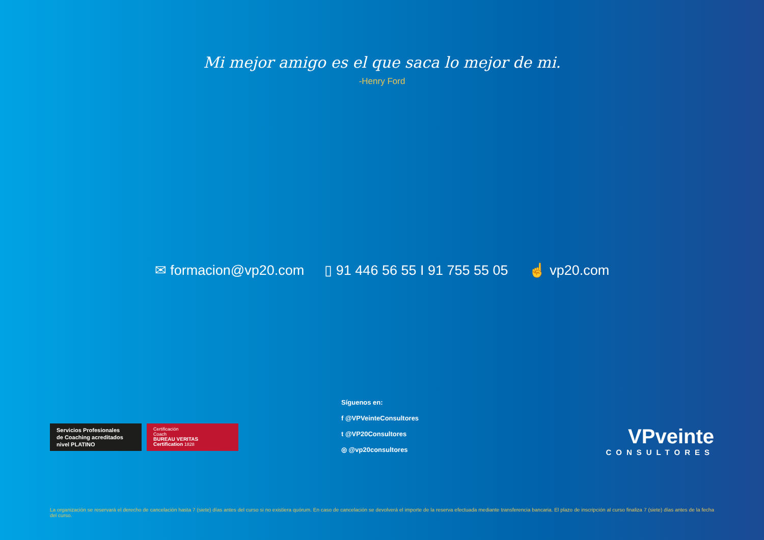Mi mejor amigo es el que saca lo mejor de mi.
-Henry Ford
✉ formacion@vp20.com ▯ 91 446 56 55 I 91 755 55 05 ☝ vp20.com
Servicios Profesionales
de Coaching acreditados
nivel PLATINO
Certificación
Coach
BUREAU VERITAS
Certification 1828
Síguenos en:
f @VPVeinteConsultores
t @VP20Consultores
◎ @vp20consultores
VPveinte
CONSULTORES
La organización se reservará el derecho de cancelación hasta 7 (siete) días antes del curso si no existiera quórum. En caso de cancelación se devolverá el importe de la reserva efectuada mediante transferencia bancaria. El plazo de inscripción al curso finaliza 7 (siete) días antes de la fecha del curso.